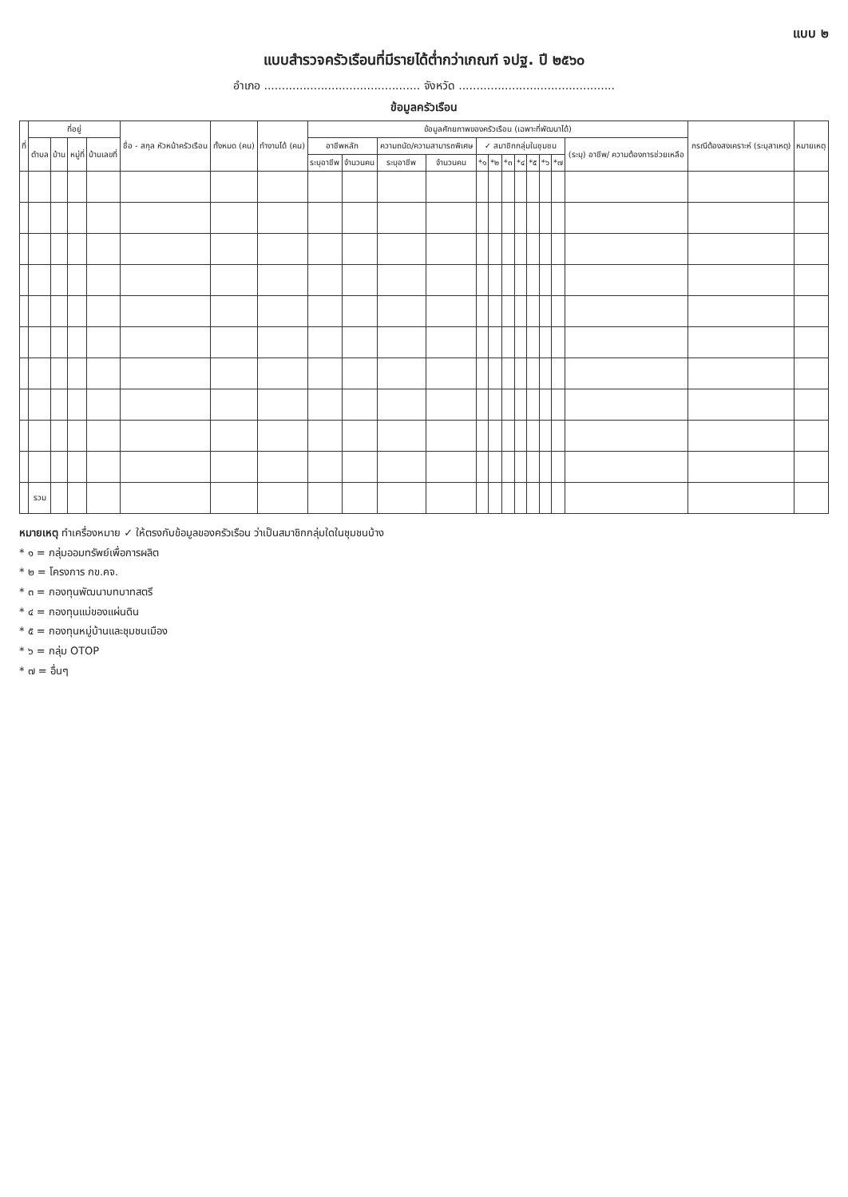แบบ ๒
แบบสำรวจครัวเรือนที่มีรายได้ต่ำกว่าเกณฑ์ จปฐ. ปี ๒๕๖๐
อำเภอ ............................................ จังหวัด ............................................
ข้อมูลครัวเรือน
| ที่ | ที่อยู่ | | | | ชื่อ - สกุล หัวหน้าครัวเรือน | ทั้งหมด (คน) | ทำงานได้ (คน) | ข้อมูลศักยภาพของครัวเรือน (เฉพาะที่พัฒนาได้) | | | | | | | | | | | | กรณีต้องสงเคราะห์ (ระบุสาเหตุ) | หมายเหตุ |
| --- | --- | --- | --- | --- | --- | --- | --- | --- | --- | --- | --- | --- | --- | --- | --- | --- | --- | --- | --- | --- | --- |
| | ตำบล | บ้าน | หมู่ที่ | บ้านเลขที่ | | | | อาชีพหลัก | | ความถนัด/ความสามารถพิเศษ | | ✓ สมาชิกกลุ่มในชุมชน | | | | | | | (ระบุ) อาชีพ/ ความต้องการช่วยเหลือ | | |
| | | | | | | | | ระบุอาชีพ | จำนวนคน | ระบุอาชีพ | จำนวนคน | *๑ | *๒ | *๓ | *๔ | *๕ | *๖ | *๗ | | | |
| | รวม | | | | | | | | | | | | | | | | | | | | |
หมายเหตุ ทำเครื่องหมาย ✓ ให้ตรงกับข้อมูลของครัวเรือน ว่าเป็นสมาชิกกลุ่มใดในชุมชนบ้าง
* ๑ = กลุ่มออมทรัพย์เพื่อการผลิต
* ๒ = โครงการ กข.คจ.
* ๓ = กองทุนพัฒนาบทบาทสตรี
* ๔ = กองทุนแม่ของแผ่นดิน
* ๕ = กองทุนหมู่บ้านและชุมชนเมือง
* ๖ = กลุ่ม OTOP
* ๗ = อื่นๆ